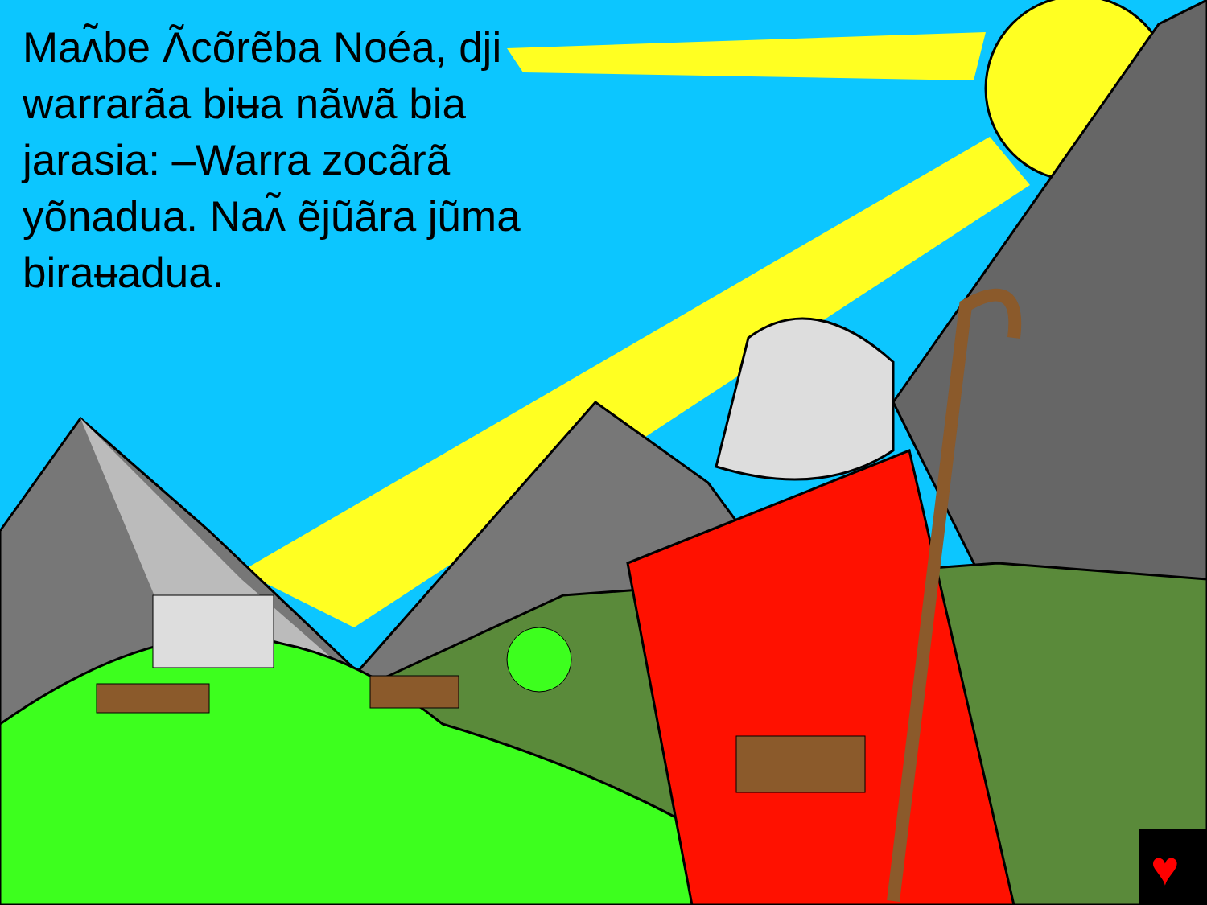♥
Maʌ̃be Ʌ̃cõrẽba Noéa, dji warrarãa biʉa nãwã bia jarasia: –Warra zocãrã yõnadua. Naʌ̃ ẽjũãra jũma biraʉadua.